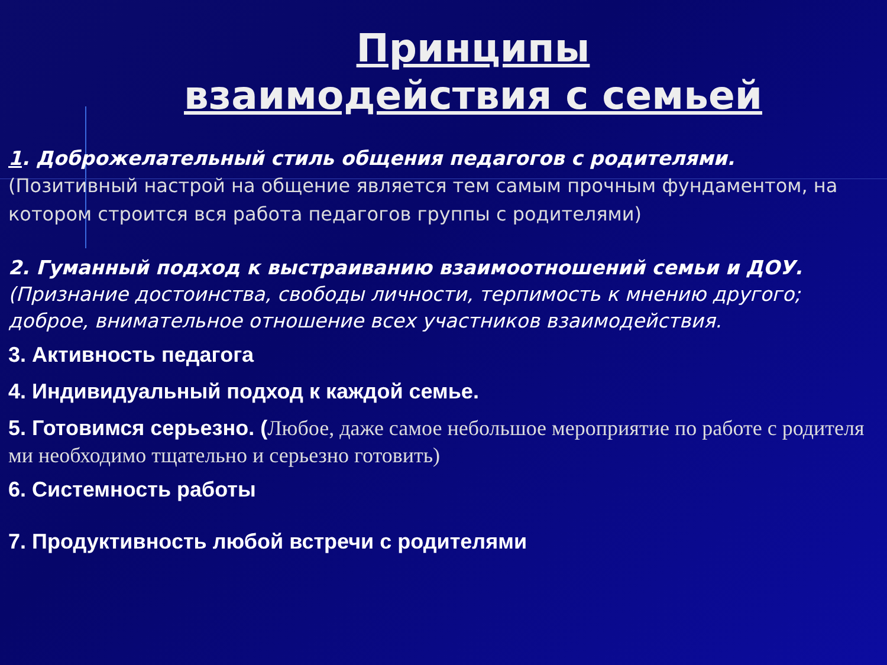Принципы взаимодействия с семьей
1. Доброжелательный стиль общения педагогов с родителями.
(Позитивный настрой на общение является тем самым прочным фундаментом, на котором строится вся работа педагогов группы с родителями)
2. Гуманный подход к выстраиванию взаимоотношений семьи и ДОУ. (Признание достоинства, свободы личности, терпимость к мнению другого; доброе, внимательное отношение всех участников взаимодействия.
3. Активность педагога
4. Индивидуальный подход к каждой семье.
5. Готовимся серьезно. (Любое, даже самое небольшое мероприятие по работе с родителя ми необходимо тщательно и серьезно готовить)
6. Системность работы
7. Продуктивность любой встречи с родителями